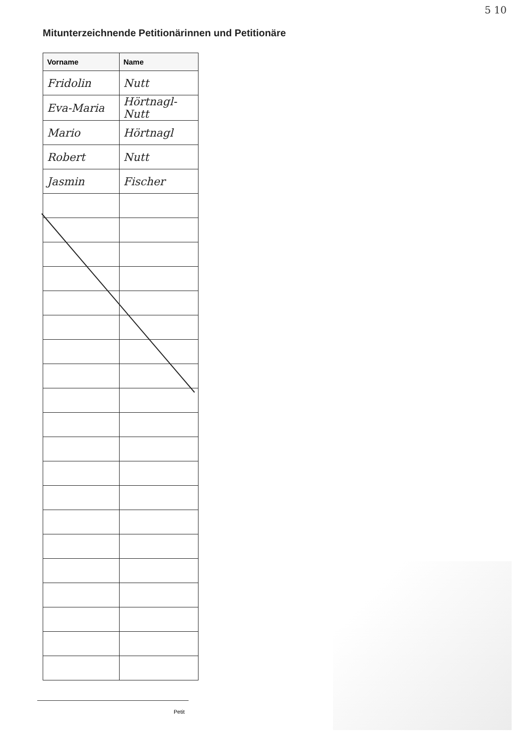5 10
Mitunterzeichnende Petitionärinnen und Petitionäre
| Vorname | Name |
| --- | --- |
| Fridolin | Nutt |
| Eva-Maria | Hörtnagl-Nutt |
| Mario | Hörtnagl |
| Robert | Nutt |
| Jasmin | Fischer |
Petit